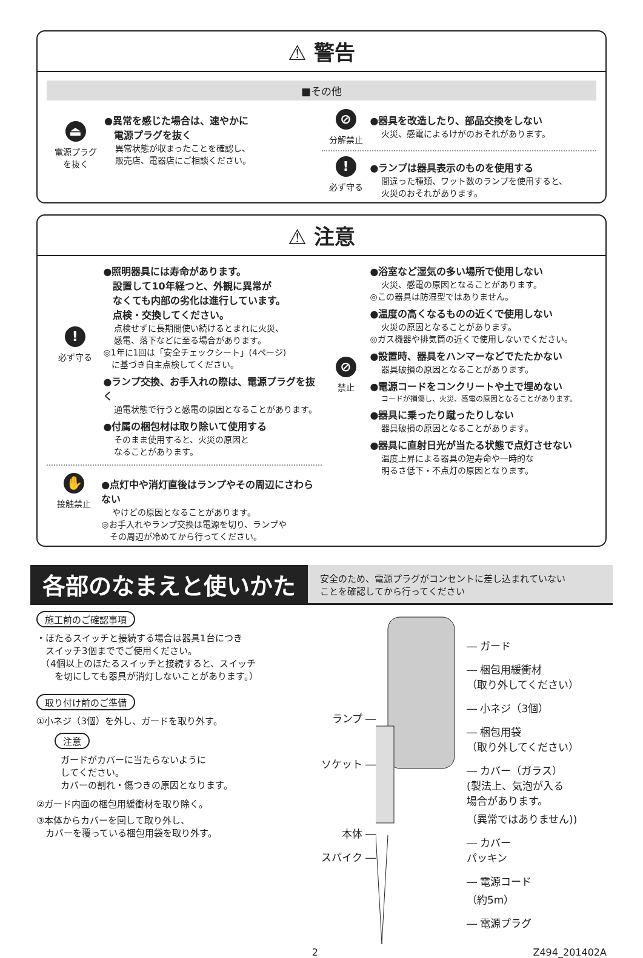⚠ 警告
■その他
⏏
電源プラグ
を抜く
●異常を感じた場合は、速やかに
　電源プラグを抜く
異常状態が収まったことを確認し、
販売店、電器店にご相談ください。
⊘
分解禁止
●器具を改造したり、部品交換をしない
火災、感電によるけがのおそれがあります。
!
必ず守る
●ランプは器具表示のものを使用する
間違った種類、ワット数のランプを使用すると、
火災のおそれがあります。
⚠ 注意
!
必ず守る
●照明器具には寿命があります。
　設置して10年経つと、外観に異常が
　なくても内部の劣化は進行しています。
　点検・交換してください。
点検せずに長期間使い続けるとまれに火災、
感電、落下などに至る場合があります。
◎1年に1回は「安全チェックシート」(4ページ)
　に基づき自主点検してください。
●ランプ交換、お手入れの際は、電源プラグを抜く
通電状態で行うと感電の原因となることがあります。
●付属の梱包材は取り除いて使用する
そのまま使用すると、火災の原因と
なることがあります。
✋
接触禁止
●点灯中や消灯直後はランプやその周辺にさわらない
やけどの原因となることがあります。
◎お手入れやランプ交換は電源を切り、ランプや
　その周辺が冷めてから行ってください。
⊘
禁止
●浴室など湿気の多い場所で使用しない
火災、感電の原因となることがあります。
◎この器具は防湿型ではありません。
●温度の高くなるものの近くで使用しない
火災の原因となることがあります。
◎ガス機器や排気筒の近くで使用しないでください。
●設置時、器具をハンマーなどでたたかない
器具破損の原因となることがあります。
●電源コードをコンクリートや土で埋めない
コードが損傷し、火災、感電の原因となることがあります。
●器具に乗ったり蹴ったりしない
器具破損の原因となることがあります。
●器具に直射日光が当たる状態で点灯させない
温度上昇による器具の短寿命や一時的な
明るさ低下・不点灯の原因となります。
各部のなまえと使いかた
安全のため、電源プラグがコンセントに差し込まれていない
ことを確認してから行ってください
施工前のご確認事項
・ほたるスイッチと接続する場合は器具1台につき
　スイッチ3個まででご使用ください。
　（4個以上のほたるスイッチと接続すると、スイッチ
　　を切にしても器具が消灯しないことがあります。）
取り付け前のご準備
①小ネジ（3個）を外し、ガードを取り外す。
注意
ガードがカバーに当たらないように
してください。
カバーの割れ・傷つきの原因となります。
②ガード内面の梱包用緩衝材を取り除く。
③本体からカバーを回して取り外し、
　カバーを覆っている梱包用袋を取り外す。
ランプ ―
ソケット ―
本体 ―
スパイク ―
― ガード
― 梱包用緩衝材
（取り外してください）
― 小ネジ（3個）
― 梱包用袋
（取り外してください）
― カバー（ガラス）
(製法上、気泡が入る
場合があります。
（異常ではありません))
― カバー
パッキン
― 電源コード
（約5m）
― 電源プラグ
2 Z494_201402A